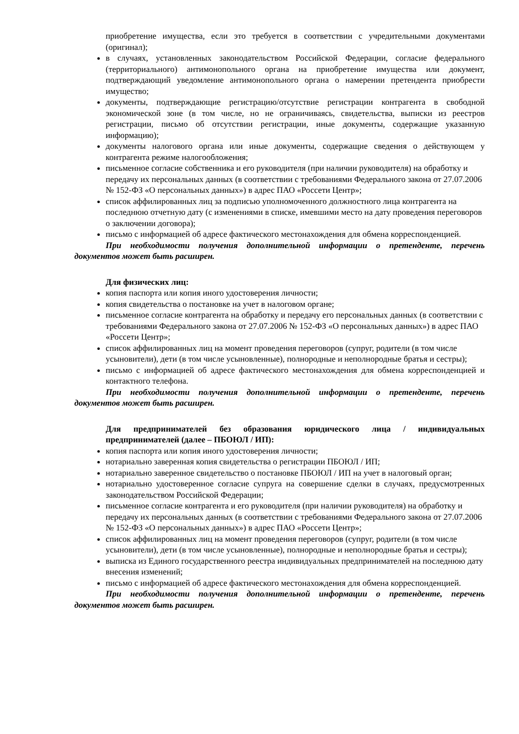приобретение имущества, если это требуется в соответствии с учредительными документами (оригинал);
в случаях, установленных законодательством Российской Федерации, согласие федерального (территориального) антимонопольного органа на приобретение имущества или документ, подтверждающий уведомление антимонопольного органа о намерении претендента приобрести имущество;
документы, подтверждающие регистрацию/отсутствие регистрации контрагента в свободной экономической зоне (в том числе, но не ограничиваясь, свидетельства, выписки из реестров регистрации, письмо об отсутствии регистрации, иные документы, содержащие указанную информацию);
документы налогового органа или иные документы, содержащие сведения о действующем у контрагента режиме налогообложения;
письменное согласие собственника и его руководителя (при наличии руководителя) на обработку и передачу их персональных данных (в соответствии с требованиями Федерального закона от 27.07.2006 № 152-ФЗ «О персональных данных») в адрес ПАО «Россети Центр»;
список аффилированных лиц за подписью уполномоченного должностного лица контрагента на последнюю отчетную дату (с изменениями в списке, имевшими место на дату проведения переговоров о заключении договора);
письмо с информацией об адресе фактического местонахождения для обмена корреспонденцией.
При необходимости получения дополнительной информации о претенденте, перечень документов может быть расширен.
Для физических лиц:
копия паспорта или копия иного удостоверения личности;
копия свидетельства о постановке на учет в налоговом органе;
письменное согласие контрагента на обработку и передачу его персональных данных (в соответствии с требованиями Федерального закона от 27.07.2006 № 152-ФЗ «О персональных данных») в адрес ПАО «Россети Центр»;
список аффилированных лиц на момент проведения переговоров (супруг, родители (в том числе усыновители), дети (в том числе усыновленные), полнородные и неполнородные братья и сестры);
письмо с информацией об адресе фактического местонахождения для обмена корреспонденцией и контактного телефона.
При необходимости получения дополнительной информации о претенденте, перечень документов может быть расширен.
Для предпринимателей без образования юридического лица / индивидуальных предпринимателей (далее – ПБОЮЛ / ИП):
копия паспорта или копия иного удостоверения личности;
нотариально заверенная копия свидетельства о регистрации ПБОЮЛ / ИП;
нотариально заверенное свидетельство о постановке ПБОЮЛ / ИП на учет в налоговый орган;
нотариально удостоверенное согласие супруга на совершение сделки в случаях, предусмотренных законодательством Российской Федерации;
письменное согласие контрагента и его руководителя (при наличии руководителя) на обработку и передачу их персональных данных (в соответствии с требованиями Федерального закона от 27.07.2006 № 152-ФЗ «О персональных данных») в адрес ПАО «Россети Центр»;
список аффилированных лиц на момент проведения переговоров (супруг, родители (в том числе усыновители), дети (в том числе усыновленные), полнородные и неполнородные братья и сестры);
выписка из Единого государственного реестра индивидуальных предпринимателей на последнюю дату внесения изменений;
письмо с информацией об адресе фактического местонахождения для обмена корреспонденцией.
При необходимости получения дополнительной информации о претенденте, перечень документов может быть расширен.